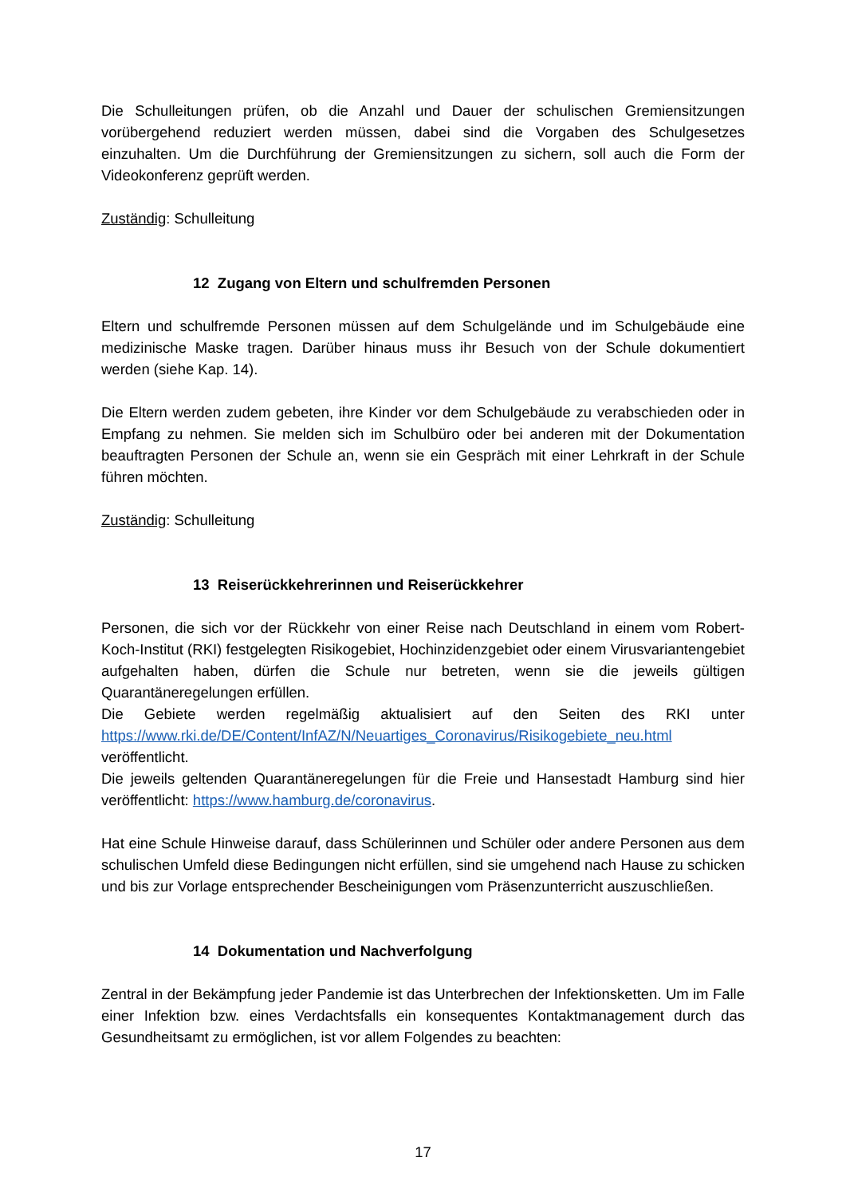Die Schulleitungen prüfen, ob die Anzahl und Dauer der schulischen Gremiensitzungen vorübergehend reduziert werden müssen, dabei sind die Vorgaben des Schulgesetzes einzuhalten. Um die Durchführung der Gremiensitzungen zu sichern, soll auch die Form der Videokonferenz geprüft werden.
Zuständig: Schulleitung
12 Zugang von Eltern und schulfremden Personen
Eltern und schulfremde Personen müssen auf dem Schulgelände und im Schulgebäude eine medizinische Maske tragen. Darüber hinaus muss ihr Besuch von der Schule dokumentiert werden (siehe Kap. 14).
Die Eltern werden zudem gebeten, ihre Kinder vor dem Schulgebäude zu verabschieden oder in Empfang zu nehmen. Sie melden sich im Schulbüro oder bei anderen mit der Dokumentation beauftragten Personen der Schule an, wenn sie ein Gespräch mit einer Lehrkraft in der Schule führen möchten.
Zuständig: Schulleitung
13 Reiserückkehrerinnen und Reiserückkehrer
Personen, die sich vor der Rückkehr von einer Reise nach Deutschland in einem vom Robert-Koch-Institut (RKI) festgelegten Risikogebiet, Hochinzidenzgebiet oder einem Virusvariantengebiet aufgehalten haben, dürfen die Schule nur betreten, wenn sie die jeweils gültigen Quarantäneregelungen erfüllen.
Die Gebiete werden regelmäßig aktualisiert auf den Seiten des RKI unter https://www.rki.de/DE/Content/InfAZ/N/Neuartiges_Coronavirus/Risikogebiete_neu.html veröffentlicht.
Die jeweils geltenden Quarantäneregelungen für die Freie und Hansestadt Hamburg sind hier veröffentlicht: https://www.hamburg.de/coronavirus.
Hat eine Schule Hinweise darauf, dass Schülerinnen und Schüler oder andere Personen aus dem schulischen Umfeld diese Bedingungen nicht erfüllen, sind sie umgehend nach Hause zu schicken und bis zur Vorlage entsprechender Bescheinigungen vom Präsenzunterricht auszuschließen.
14 Dokumentation und Nachverfolgung
Zentral in der Bekämpfung jeder Pandemie ist das Unterbrechen der Infektionsketten. Um im Falle einer Infektion bzw. eines Verdachtsfalls ein konsequentes Kontaktmanagement durch das Gesundheitsamt zu ermöglichen, ist vor allem Folgendes zu beachten:
17